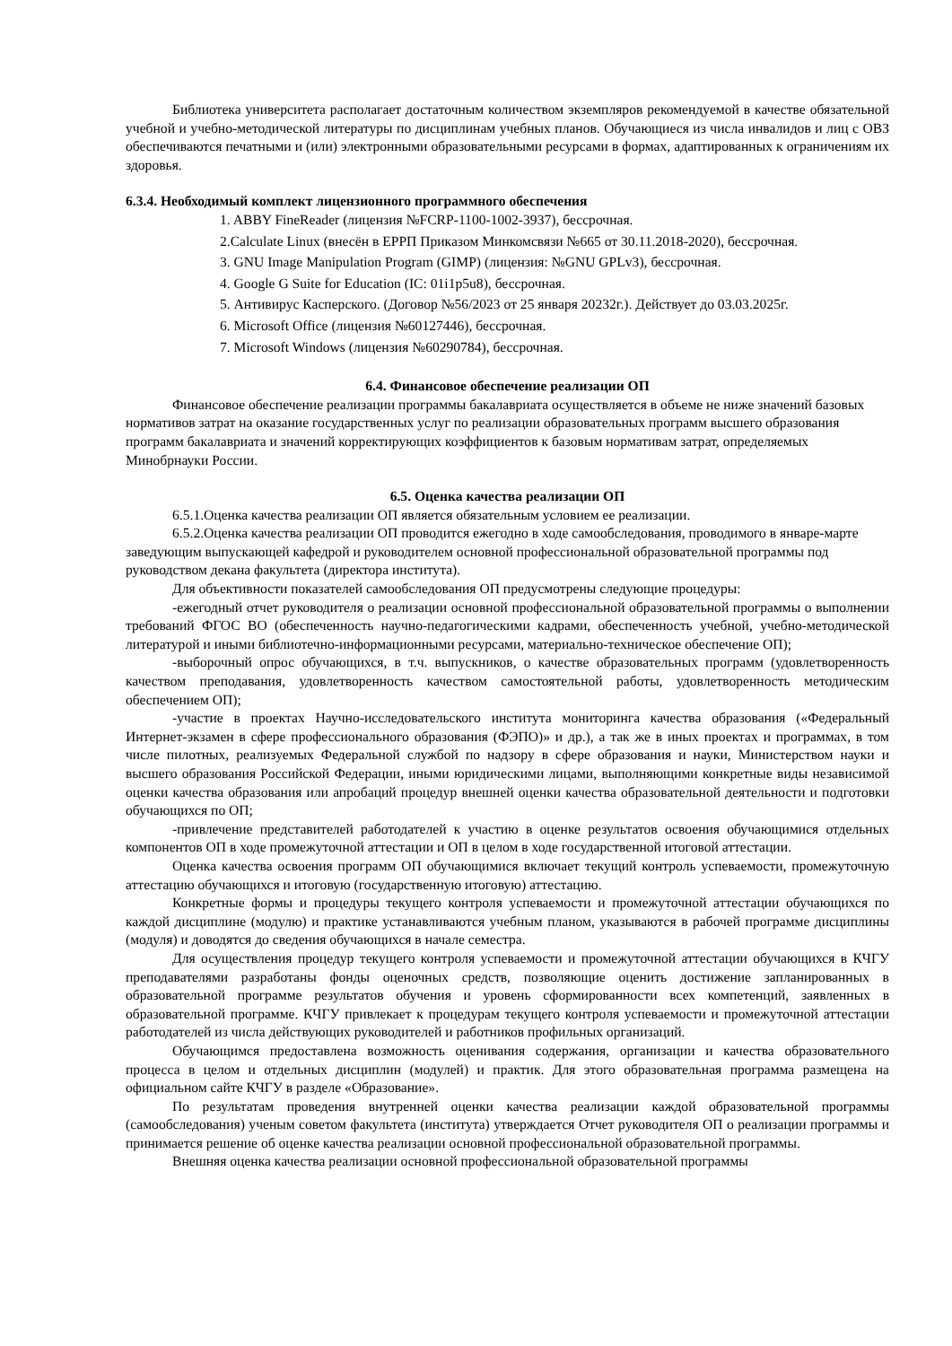Библиотека университета располагает достаточным количеством экземпляров рекомендуемой в качестве обязательной учебной и учебно-методической литературы по дисциплинам учебных планов. Обучающиеся из числа инвалидов и лиц с ОВЗ обеспечиваются печатными и (или) электронными образовательными ресурсами в формах, адаптированных к ограничениям их здоровья.
6.3.4. Необходимый комплект лицензионного программного обеспечения
1. ABBY FineReader (лицензия №FCRP-1100-1002-3937), бессрочная.
2.Calculate Linux (внесён в ЕРРП Приказом Минкомсвязи №665 от 30.11.2018-2020), бессрочная.
3. GNU Image Manipulation Program (GIMP) (лицензия: №GNU GPLv3), бессрочная.
4. Google G Suite for Education (IC: 01i1p5u8), бессрочная.
5. Антивирус Касперского. (Договор №56/2023 от 25 января 20232г.). Действует до 03.03.2025г.
6. Microsoft Office (лицензия №60127446), бессрочная.
7. Microsoft Windows (лицензия №60290784), бессрочная.
6.4. Финансовое обеспечение реализации ОП
Финансовое обеспечение реализации программы бакалавриата осуществляется в объеме не ниже значений базовых нормативов затрат на оказание государственных услуг по реализации образовательных программ высшего образования программ бакалавриата и значений корректирующих коэффициентов к базовым нормативам затрат, определяемых Минобрнауки России.
6.5. Оценка качества реализации ОП
6.5.1.Оценка качества реализации ОП является обязательным условием ее реализации.
6.5.2.Оценка качества реализации ОП проводится ежегодно в ходе самообследования, проводимого в январе-марте заведующим выпускающей кафедрой и руководителем основной профессиональной образовательной программы под руководством декана факультета (директора института).
Для объективности показателей самообследования ОП предусмотрены следующие процедуры:
-ежегодный отчет руководителя о реализации основной профессиональной образовательной программы о выполнении требований ФГОС ВО (обеспеченность научно-педагогическими кадрами, обеспеченность учебной, учебно-методической литературой и иными библиотечно-информационными ресурсами, материально-техническое обеспечение ОП);
-выборочный опрос обучающихся, в т.ч. выпускников, о качестве образовательных программ (удовлетворенность качеством преподавания, удовлетворенность качеством самостоятельной работы, удовлетворенность методическим обеспечением ОП);
-участие в проектах Научно-исследовательского института мониторинга качества образования («Федеральный Интернет-экзамен в сфере профессионального образования (ФЭПО)» и др.), а так же в иных проектах и программах, в том числе пилотных, реализуемых Федеральной службой по надзору в сфере образования и науки, Министерством науки и высшего образования Российской Федерации, иными юридическими лицами, выполняющими конкретные виды независимой оценки качества образования или апробаций процедур внешней оценки качества образовательной деятельности и подготовки обучающихся по ОП;
-привлечение представителей работодателей к участию в оценке результатов освоения обучающимися отдельных компонентов ОП в ходе промежуточной аттестации и ОП в целом в ходе государственной итоговой аттестации.
Оценка качества освоения программ ОП обучающимися включает текущий контроль успеваемости, промежуточную аттестацию обучающихся и итоговую (государственную итоговую) аттестацию.
Конкретные формы и процедуры текущего контроля успеваемости и промежуточной аттестации обучающихся по каждой дисциплине (модулю) и практике устанавливаются учебным планом, указываются в рабочей программе дисциплины (модуля) и доводятся до сведения обучающихся в начале семестра.
Для осуществления процедур текущего контроля успеваемости и промежуточной аттестации обучающихся в КЧГУ преподавателями разработаны фонды оценочных средств, позволяющие оценить достижение запланированных в образовательной программе результатов обучения и уровень сформированности всех компетенций, заявленных в образовательной программе. КЧГУ привлекает к процедурам текущего контроля успеваемости и промежуточной аттестации работодателей из числа действующих руководителей и работников профильных организаций.
Обучающимся предоставлена возможность оценивания содержания, организации и качества образовательного процесса в целом и отдельных дисциплин (модулей) и практик. Для этого образовательная программа размещена на официальном сайте КЧГУ в разделе «Образование».
По результатам проведения внутренней оценки качества реализации каждой образовательной программы (самообследования) ученым советом факультета (института) утверждается Отчет руководителя ОП о реализации программы и принимается решение об оценке качества реализации основной профессиональной образовательной программы.
Внешняя оценка качества реализации основной профессиональной образовательной программы